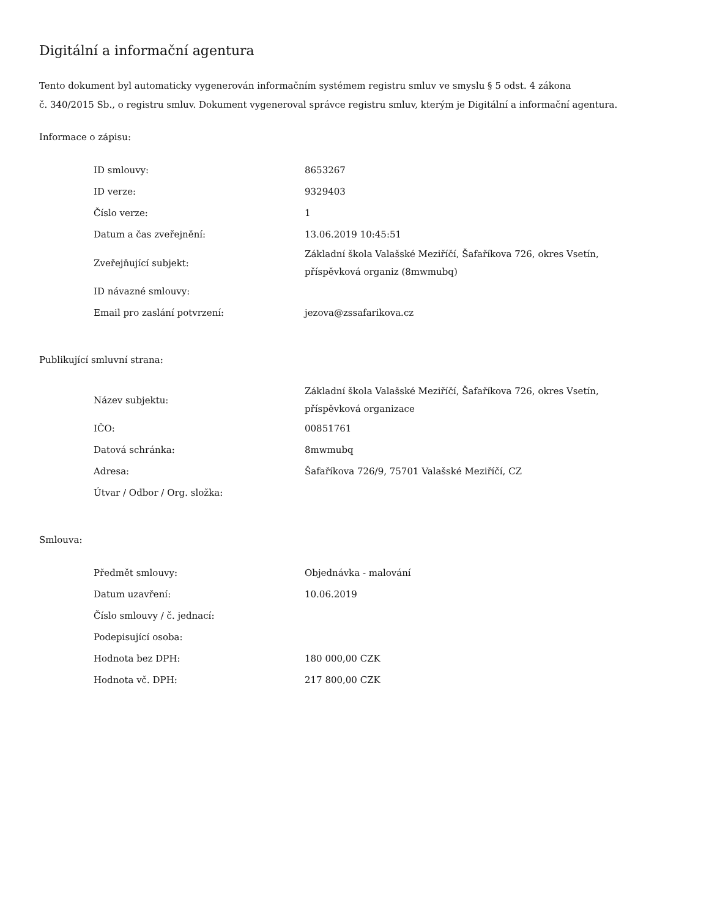Digitální a informační agentura
Tento dokument byl automaticky vygenerován informačním systémem registru smluv ve smyslu § 5 odst. 4 zákona
č. 340/2015 Sb., o registru smluv. Dokument vygeneroval správce registru smluv, kterým je Digitální a informační agentura.
Informace o zápisu:
| ID smlouvy: | 8653267 |
| ID verze: | 9329403 |
| Číslo verze: | 1 |
| Datum a čas zveřejnění: | 13.06.2019 10:45:51 |
| Zveřejňující subjekt: | Základní škola Valašské Meziříčí, Šafaříkova 726, okres Vsetín, příspěvková organiz (8mwmubq) |
| ID návazné smlouvy: | |
| Email pro zaslání potvrzení: | jezova@zssafarikova.cz |
Publikující smluvní strana:
| Název subjektu: | Základní škola Valašské Meziříčí, Šafaříkova 726, okres Vsetín, příspěvková organizace |
| IČO: | 00851761 |
| Datová schránka: | 8mwmubq |
| Adresa: | Šafaříkova 726/9, 75701 Valašské Meziříčí, CZ |
| Útvar / Odbor / Org. složka: | |
Smlouva:
| Předmět smlouvy: | Objednávka - malování |
| Datum uzavření: | 10.06.2019 |
| Číslo smlouvy / č. jednací: | |
| Podepisující osoba: | |
| Hodnota bez DPH: | 180 000,00 CZK |
| Hodnota vč. DPH: | 217 800,00 CZK |